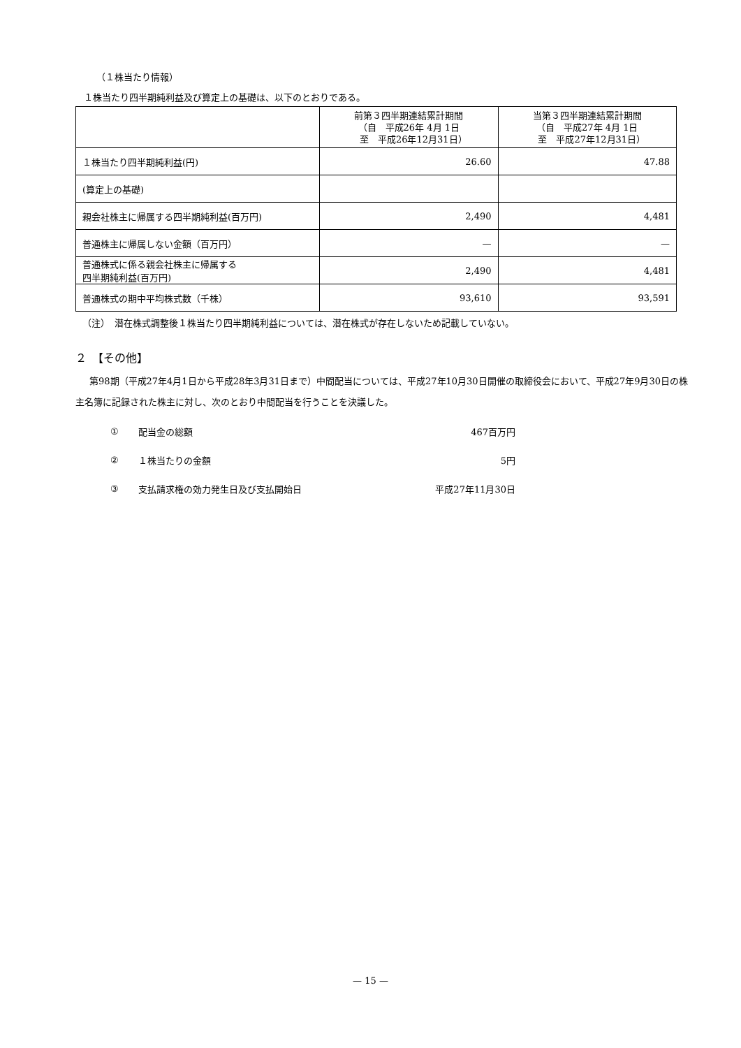（１株当たり情報）
１株当たり四半期純利益及び算定上の基礎は、以下のとおりである。
| | 前第３四半期連結累計期間 （自 平成26年 4月 1日 至 平成26年12月31日） | 当第３四半期連結累計期間 （自 平成27年 4月 1日 至 平成27年12月31日） |
| --- | --- | --- |
| １株当たり四半期純利益(円) | 26.60 | 47.88 |
| (算定上の基礎) | | |
| 親会社株主に帰属する四半期純利益(百万円) | 2,490 | 4,481 |
| 普通株主に帰属しない金額（百万円） | — | — |
| 普通株式に係る親会社株主に帰属する 四半期純利益(百万円) | 2,490 | 4,481 |
| 普通株式の期中平均株式数（千株） | 93,610 | 93,591 |
（注）　潜在株式調整後１株当たり四半期純利益については、潜在株式が存在しないため記載していない。
２　【その他】
第98期（平成27年4月1日から平成28年3月31日まで）中間配当については、平成27年10月30日開催の取締役会において、平成27年9月30日の株主名簿に記録された株主に対し、次のとおり中間配当を行うことを決議した。
① 配当金の総額 467百万円
② １株当たりの金額 5円
③ 支払請求権の効力発生日及び支払開始日 平成27年11月30日
— 15 —